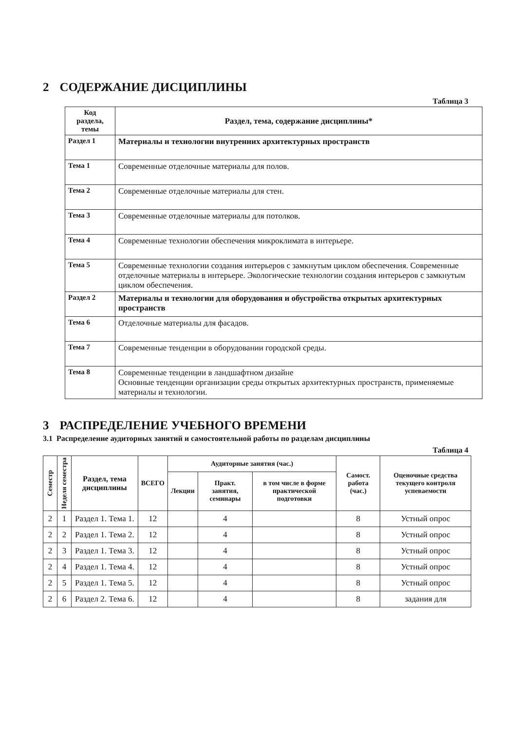2 СОДЕРЖАНИЕ ДИСЦИПЛИНЫ
Таблица 3
| Код раздела, темы | Раздел, тема, содержание дисциплины* |
| --- | --- |
| Раздел 1 | Материалы и технологии внутренних архитектурных пространств |
| Тема 1 | Современные отделочные материалы для полов. |
| Тема 2 | Современные отделочные материалы для стен. |
| Тема 3 | Современные отделочные материалы для потолков. |
| Тема 4 | Современные технологии обеспечения микроклимата в интерьере. |
| Тема 5 | Современные технологии создания интерьеров с замкнутым циклом обеспечения. Современные отделочные материалы в интерьере. Экологические технологии создания интерьеров с замкнутым циклом обеспечения. |
| Раздел 2 | Материалы и технологии для оборудования и обустройства открытых архитектурных пространств |
| Тема 6 | Отделочные материалы для фасадов. |
| Тема 7 | Современные тенденции в оборудовании городской среды. |
| Тема 8 | Современные тенденции в ландшафтном дизайне Основные тенденции организации среды открытых архитектурных пространств, применяемые материалы и технологии. |
3 РАСПРЕДЕЛЕНИЕ УЧЕБНОГО ВРЕМЕНИ
3.1 Распределение аудиторных занятий и самостоятельной работы по разделам дисциплины
Таблица 4
| Семестр | Неделя семестра | Раздел, тема дисциплины | ВСЕГО | Аудиторные занятия (час.) | | | Самост. работа (час.) | Оценочные средства текущего контроля успеваемости |
| --- | --- | --- | --- | --- | --- | --- | --- | --- |
| | | | | Лекции | Практ. занятия, семинары | в том числе в форме практической подготовки | | |
| 2 | 1 | Раздел 1. Тема 1. | 12 | | 4 | | 8 | Устный опрос |
| 2 | 2 | Раздел 1. Тема 2. | 12 | | 4 | | 8 | Устный опрос |
| 2 | 3 | Раздел 1. Тема 3. | 12 | | 4 | | 8 | Устный опрос |
| 2 | 4 | Раздел 1. Тема 4. | 12 | | 4 | | 8 | Устный опрос |
| 2 | 5 | Раздел 1. Тема 5. | 12 | | 4 | | 8 | Устный опрос |
| 2 | 6 | Раздел 2. Тема 6. | 12 | | 4 | | 8 | задания для |